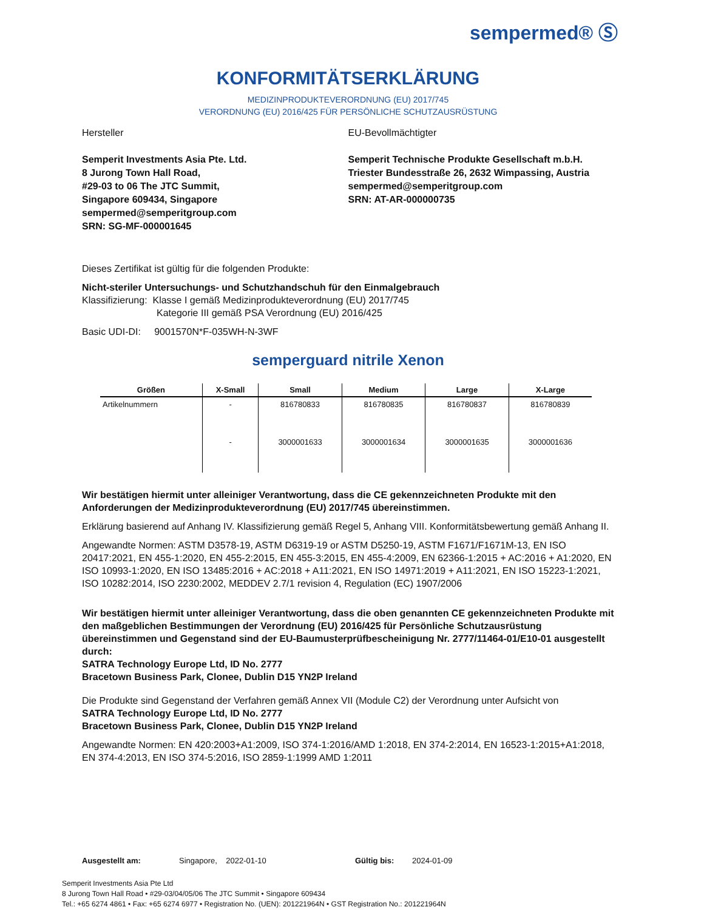sempermed® Ⓢ
KONFORMITÄTSERKLÄRUNG
MEDIZINPRODUKTEVERORDNUNG (EU) 2017/745
VERORDNUNG (EU) 2016/425 FÜR PERSÖNLICHE SCHUTZAUSRÜSTUNG
Hersteller
Semperit Investments Asia Pte. Ltd.
8 Jurong Town Hall Road,
#29-03 to 06 The JTC Summit,
Singapore 609434, Singapore
sempermed@semperitgroup.com
SRN: SG-MF-000001645
EU-Bevollmächtigter
Semperit Technische Produkte Gesellschaft m.b.H.
Triester Bundesstraße 26, 2632 Wimpassing, Austria
sempermed@semperitgroup.com
SRN: AT-AR-000000735
Dieses Zertifikat ist gültig für die folgenden Produkte:
Nicht-steriler Untersuchungs- und Schutzhandschuh für den Einmalgebrauch
Klassifizierung: Klasse I gemäß Medizinprodukteverordnung (EU) 2017/745
Kategorie III gemäß PSA Verordnung (EU) 2016/425
Basic UDI-DI: 9001570N*F-035WH-N-3WF
semperguard nitrile Xenon
| Größen | X-Small | Small | Medium | Large | X-Large |
| --- | --- | --- | --- | --- | --- |
| Artikelnummern | - | 816780833 | 816780835 | 816780837 | 816780839 |
| | - | 3000001633 | 3000001634 | 3000001635 | 3000001636 |
Wir bestätigen hiermit unter alleiniger Verantwortung, dass die CE gekennzeichneten Produkte mit den Anforderungen der Medizinprodukteverordnung (EU) 2017/745 übereinstimmen.
Erklärung basierend auf Anhang IV. Klassifizierung gemäß Regel 5, Anhang VIII. Konformitätsbewertung gemäß Anhang II.
Angewandte Normen: ASTM D3578-19, ASTM D6319-19 or ASTM D5250-19, ASTM F1671/F1671M-13, EN ISO 20417:2021, EN 455-1:2020, EN 455-2:2015, EN 455-3:2015, EN 455-4:2009, EN 62366-1:2015 + AC:2016 + A1:2020, EN ISO 10993-1:2020, EN ISO 13485:2016 + AC:2018 + A11:2021, EN ISO 14971:2019 + A11:2021, EN ISO 15223-1:2021, ISO 10282:2014, ISO 2230:2002, MEDDEV 2.7/1 revision 4, Regulation (EC) 1907/2006
Wir bestätigen hiermit unter alleiniger Verantwortung, dass die oben genannten CE gekennzeichneten Produkte mit den maßgeblichen Bestimmungen der Verordnung (EU) 2016/425 für Persönliche Schutzausrüstung übereinstimmen und Gegenstand sind der EU-Baumusterprüfbescheinigung Nr. 2777/11464-01/E10-01 ausgestellt durch:
SATRA Technology Europe Ltd, ID No. 2777
Bracetown Business Park, Clonee, Dublin D15 YN2P Ireland
Die Produkte sind Gegenstand der Verfahren gemäß Annex VII (Module C2) der Verordnung unter Aufsicht von
SATRA Technology Europe Ltd, ID No. 2777
Bracetown Business Park, Clonee, Dublin D15 YN2P Ireland
Angewandte Normen: EN 420:2003+A1:2009, ISO 374-1:2016/AMD 1:2018, EN 374-2:2014, EN 16523-1:2015+A1:2018, EN 374-4:2013, EN ISO 374-5:2016, ISO 2859-1:1999 AMD 1:2011
Ausgestellt am: Singapore, 2022-01-10 Gültig bis: 2024-01-09
Semperit Investments Asia Pte Ltd
8 Jurong Town Hall Road • #29-03/04/05/06 The JTC Summit • Singapore 609434
Tel.: +65 6274 4861 • Fax: +65 6274 6977 • Registration No. (UEN): 201221964N • GST Registration No.: 201221964N